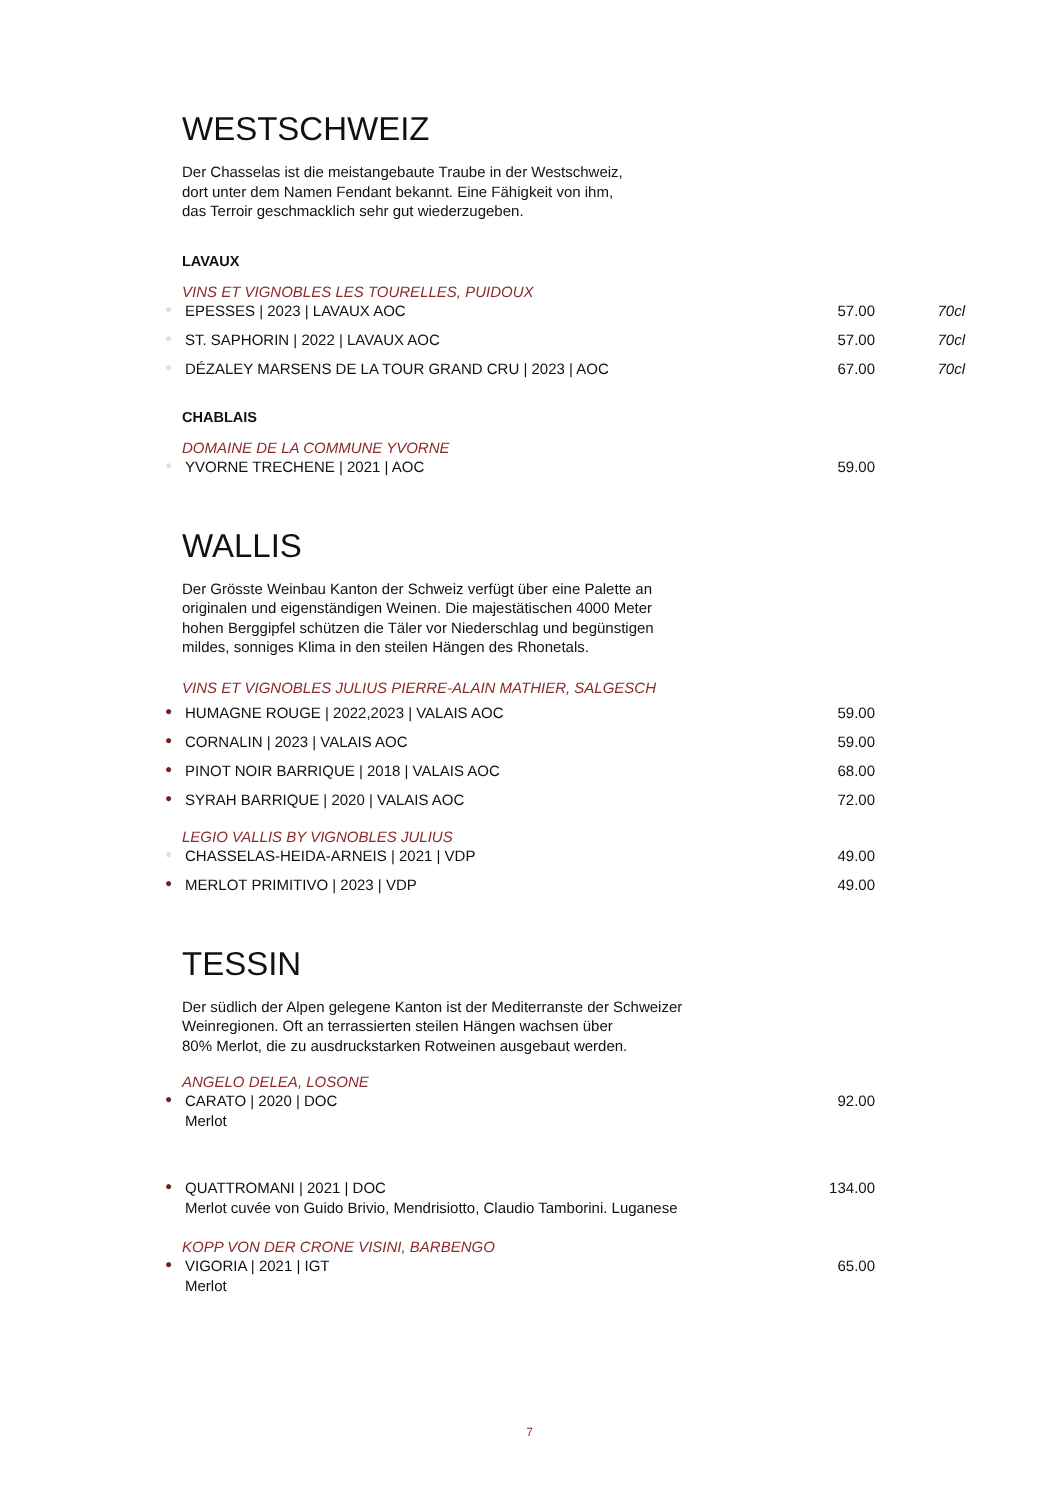WESTSCHWEIZ
Der Chasselas ist die meistangebaute Traube in der Westschweiz,
dort unter dem Namen Fendant bekannt. Eine Fähigkeit von ihm,
das Terroir geschmacklich sehr gut wiederzugeben.
LAVAUX
VINS ET VIGNOBLES LES TOURELLES, PUIDOUX
● EPESSES | 2023 | LAVAUX AOC 57.00 70cl
● ST. SAPHORIN | 2022 | LAVAUX AOC 57.00 70cl
● DÉZALEY MARSENS DE LA TOUR GRAND CRU | 2023 | AOC 67.00 70cl
CHABLAIS
DOMAINE DE LA COMMUNE YVORNE
● YVORNE TRECHENE | 2021 | AOC 59.00
WALLIS
Der Grösste Weinbau Kanton der Schweiz verfügt über eine Palette an
originalen und eigenständigen Weinen. Die majestätischen 4000 Meter
hohen Berggipfel schützen die Täler vor Niederschlag und begünstigen
mildes, sonniges Klima in den steilen Hängen des Rhonetals.
VINS ET VIGNOBLES JULIUS PIERRE-ALAIN MATHIER, SALGESCH
● HUMAGNE ROUGE | 2022,2023 | VALAIS AOC 59.00
● CORNALIN | 2023 | VALAIS AOC 59.00
● PINOT NOIR BARRIQUE | 2018 | VALAIS AOC 68.00
● SYRAH BARRIQUE | 2020 | VALAIS AOC 72.00
LEGIO VALLIS BY VIGNOBLES JULIUS
● CHASSELAS-HEIDA-ARNEIS | 2021 | VDP 49.00
● MERLOT PRIMITIVO | 2023 | VDP 49.00
TESSIN
Der südlich der Alpen gelegene Kanton ist der Mediterranste der Schweizer
Weinregionen. Oft an terrassierten steilen Hängen wachsen über
80% Merlot, die zu ausdruckstarken Rotweinen ausgebaut werden.
ANGELO DELEA, LOSONE
● CARATO | 2020 | DOC 92.00
Merlot
● QUATTROMANI | 2021 | DOC 134.00
Merlot cuvée von Guido Brivio, Mendrisiotto, Claudio Tamborini. Luganese
KOPP VON DER CRONE VISINI, BARBENGO
● VIGORIA | 2021 | IGT 65.00
Merlot
7